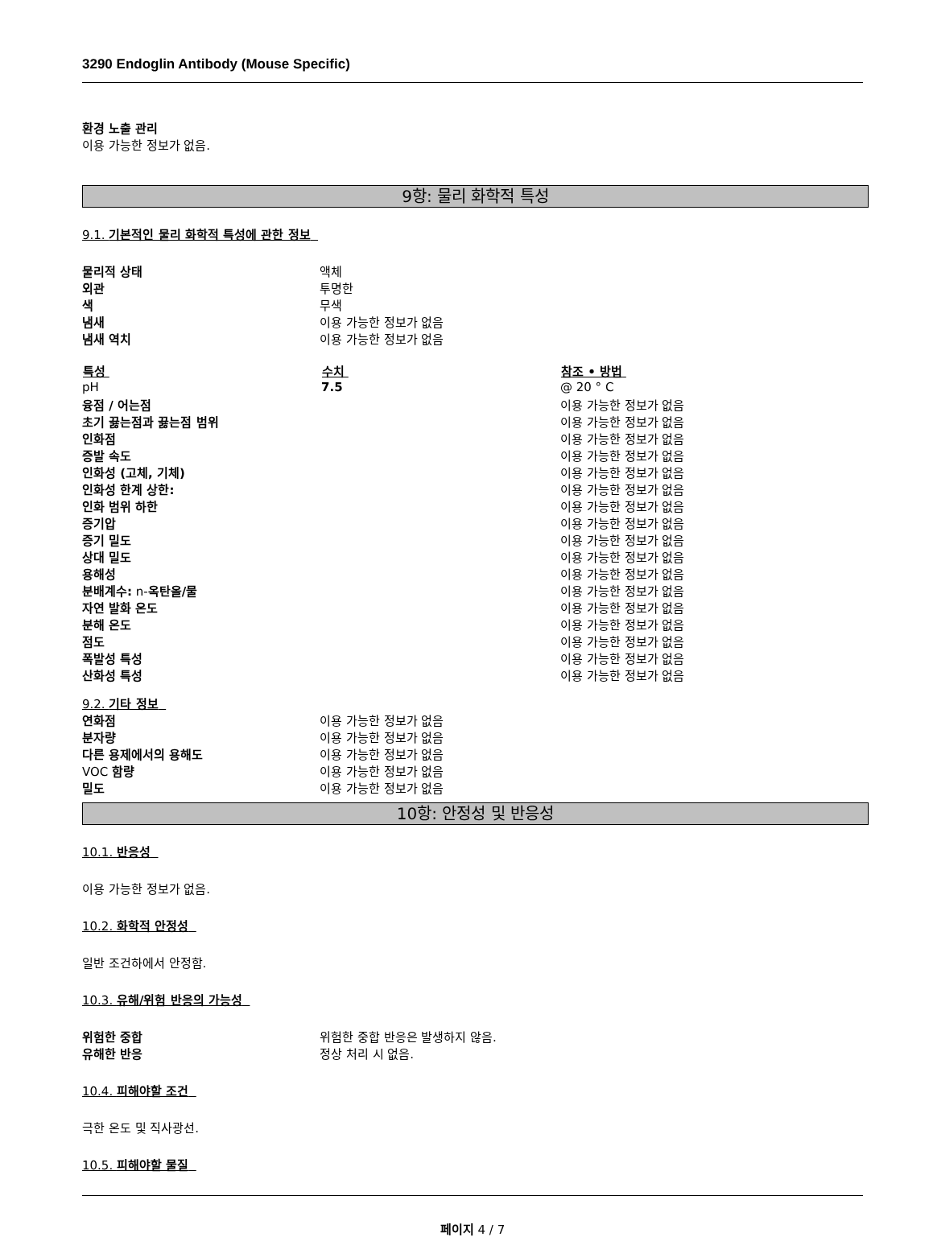3290 Endoglin Antibody (Mouse Specific)
환경 노출 관리
이용 가능한 정보가 없음.
9항: 물리 화학적 특성
9.1. 기본적인 물리 화학적 특성에 관한 정보
| 물리적 상태 | 액체 |
| 외관 | 투명한 |
| 색 | 무색 |
| 냄새 | 이용 가능한 정보가 없음 |
| 냄새 역치 | 이용 가능한 정보가 없음 |
| 특성 | 수치 | 참조 • 방법 |
| --- | --- | --- |
| pH | 7.5 | @ 20 ° C |
| 융점 / 어는점 | | 이용 가능한 정보가 없음 |
| 초기 끓는점과 끓는점 범위 | | 이용 가능한 정보가 없음 |
| 인화점 | | 이용 가능한 정보가 없음 |
| 증발 속도 | | 이용 가능한 정보가 없음 |
| 인화성 (고체, 기체) | | 이용 가능한 정보가 없음 |
| 인화성 한계 상한: | | 이용 가능한 정보가 없음 |
| 인화 범위 하한 | | 이용 가능한 정보가 없음 |
| 증기압 | | 이용 가능한 정보가 없음 |
| 증기 밀도 | | 이용 가능한 정보가 없음 |
| 상대 밀도 | | 이용 가능한 정보가 없음 |
| 용해성 | | 이용 가능한 정보가 없음 |
| 분배계수: n- 옥탄올/물 | | 이용 가능한 정보가 없음 |
| 자연 발화 온도 | | 이용 가능한 정보가 없음 |
| 분해 온도 | | 이용 가능한 정보가 없음 |
| 점도 | | 이용 가능한 정보가 없음 |
| 폭발성 특성 | | 이용 가능한 정보가 없음 |
| 산화성 특성 | | 이용 가능한 정보가 없음 |
9.2. 기타 정보
| 연화점 | 이용 가능한 정보가 없음 |
| 분자량 | 이용 가능한 정보가 없음 |
| 다른 용제에서의 용해도 | 이용 가능한 정보가 없음 |
| VOC 함량 | 이용 가능한 정보가 없음 |
| 밀도 | 이용 가능한 정보가 없음 |
10항: 안정성 및 반응성
10.1. 반응성
이용 가능한 정보가 없음.
10.2. 화학적 안정성
일반 조건하에서 안정함.
10.3. 유해/위험 반응의 가능성
| 위험한 중합 | 위험한 중합 반응은 발생하지 않음. |
| 유해한 반응 | 정상 처리 시 없음. |
10.4. 피해야할 조건
극한 온도 및 직사광선.
10.5. 피해야할 물질
페이지 4 / 7